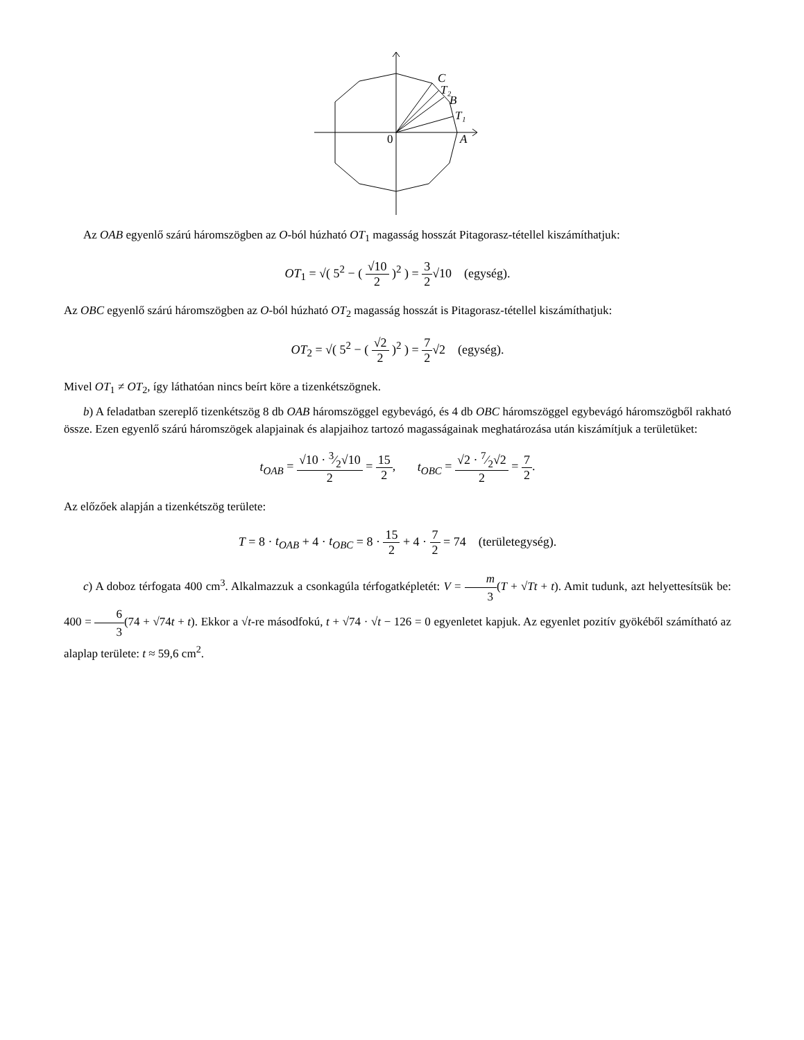C
T₂
B
T₁
A
0
Az OAB egyenlő szárú háromszögben az O-ból húzható OT<sub>1</sub> magasság hosszát Pitagorasz-tétellel kiszámíthatjuk:
OT<sub>1</sub> = √( 5<sup>2</sup> − ( √10 2 )<sup>2</sup> ) = 3 2√10 (egység).
Az OBC egyenlő szárú háromszögben az O-ból húzható OT<sub>2</sub> magasság hosszát is Pitagorasz-tétellel kiszámíthatjuk:
OT<sub>2</sub> = √( 5<sup>2</sup> − ( √2 2 )<sup>2</sup> ) = 7 2√2 (egység).
Mivel OT<sub>1</sub> ≠ OT<sub>2</sub>, így láthatóan nincs beírt köre a tizenkétszögnek.
b) A feladatban szereplő tizenkétszög 8 db OAB háromszöggel egybevágó, és 4 db OBC háromszöggel egybevágó háromszögből rakható össze. Ezen egyenlő szárú háromszögek alapjainak és alapjaihoz tartozó magasságainak meghatározása után kiszámítjuk a területüket:
t<sub>OAB</sub> = √10 · 3⁄2√10 2 = 15 2, t<sub>OBC</sub> = √2 · 7⁄2√2 2 = 7 2.
Az előzőek alapján a tizenkétszög területe:
T = 8 · t<sub>OAB</sub> + 4 · t<sub>OBC</sub> = 8 · 15 2 + 4 · 7 2 = 74 (területegység).
c) A doboz térfogata 400 cm<sup>3</sup>. Alkalmazzuk a csonkagúla térfogatképletét: V = m 3(T + √Tt + t). Amit tudunk, azt helyettesítsük be: 400 = 6 3(74 + √74t + t). Ekkor a √t-re másodfokú, t + √74 · √t − 126 = 0 egyenletet kapjuk. Az egyenlet pozitív gyökéből számítható az alaplap területe: t ≈ 59,6 cm<sup>2</sup>.